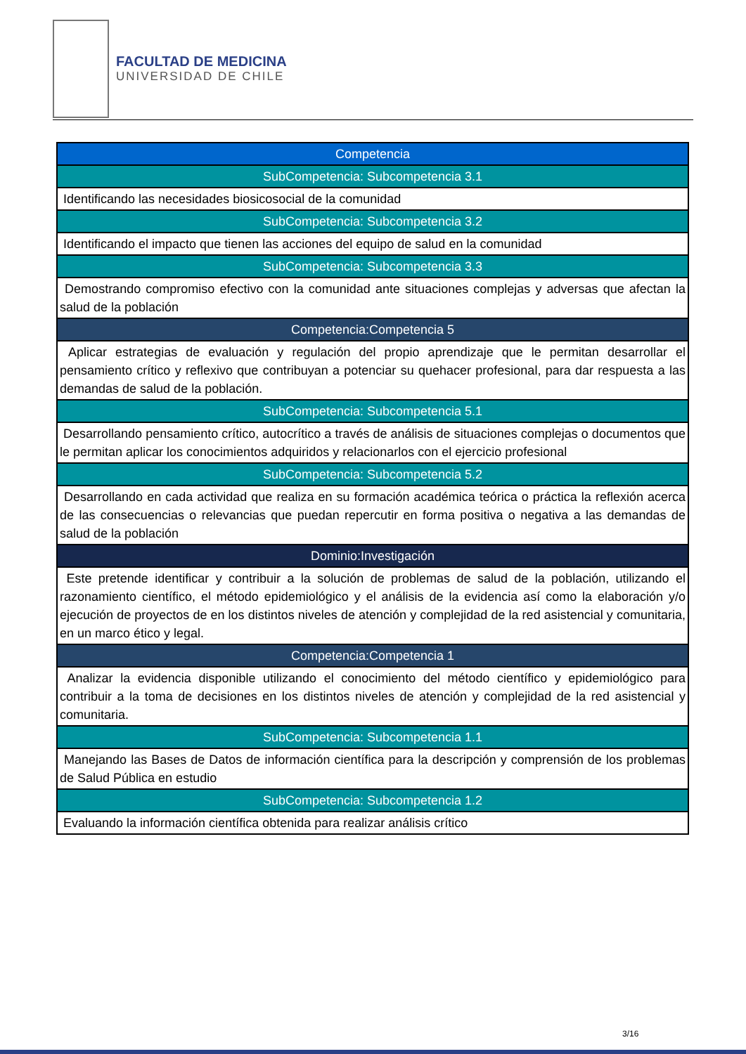FACULTAD DE MEDICINA
UNIVERSIDAD DE CHILE
| Competencia |
| SubCompetencia: Subcompetencia 3.1 |
| Identificando las necesidades biosicosocial de la comunidad |
| SubCompetencia: Subcompetencia 3.2 |
| Identificando el impacto que tienen las acciones del equipo de salud en la comunidad |
| SubCompetencia: Subcompetencia 3.3 |
| Demostrando compromiso efectivo con la comunidad ante situaciones complejas y adversas que afectan la salud de la población |
| Competencia:Competencia 5 |
| Aplicar estrategias de evaluación y regulación del propio aprendizaje que le permitan desarrollar el pensamiento crítico y reflexivo que contribuyan a potenciar su quehacer profesional, para dar respuesta a las demandas de salud de la población. |
| SubCompetencia: Subcompetencia 5.1 |
| Desarrollando pensamiento crítico, autocrítico a través de análisis de situaciones complejas o documentos que le permitan aplicar los conocimientos adquiridos y relacionarlos con el ejercicio profesional |
| SubCompetencia: Subcompetencia 5.2 |
| Desarrollando en cada actividad que realiza en su formación académica teórica o práctica la reflexión acerca de las consecuencias o relevancias que puedan repercutir en forma positiva o negativa a las demandas de salud de la población |
| Dominio:Investigación |
| Este pretende identificar y contribuir a la solución de problemas de salud de la población, utilizando el razonamiento científico, el método epidemiológico y el análisis de la evidencia así como la elaboración y/o ejecución de proyectos de en los distintos niveles de atención y complejidad de la red asistencial y comunitaria, en un marco ético y legal. |
| Competencia:Competencia 1 |
| Analizar la evidencia disponible utilizando el conocimiento del método científico y epidemiológico para contribuir a la toma de decisiones en los distintos niveles de atención y complejidad de la red asistencial y comunitaria. |
| SubCompetencia: Subcompetencia 1.1 |
| Manejando las Bases de Datos de información científica para la descripción y comprensión de los problemas de Salud Pública en estudio |
| SubCompetencia: Subcompetencia 1.2 |
| Evaluando la información científica obtenida para realizar análisis crítico |
3/16